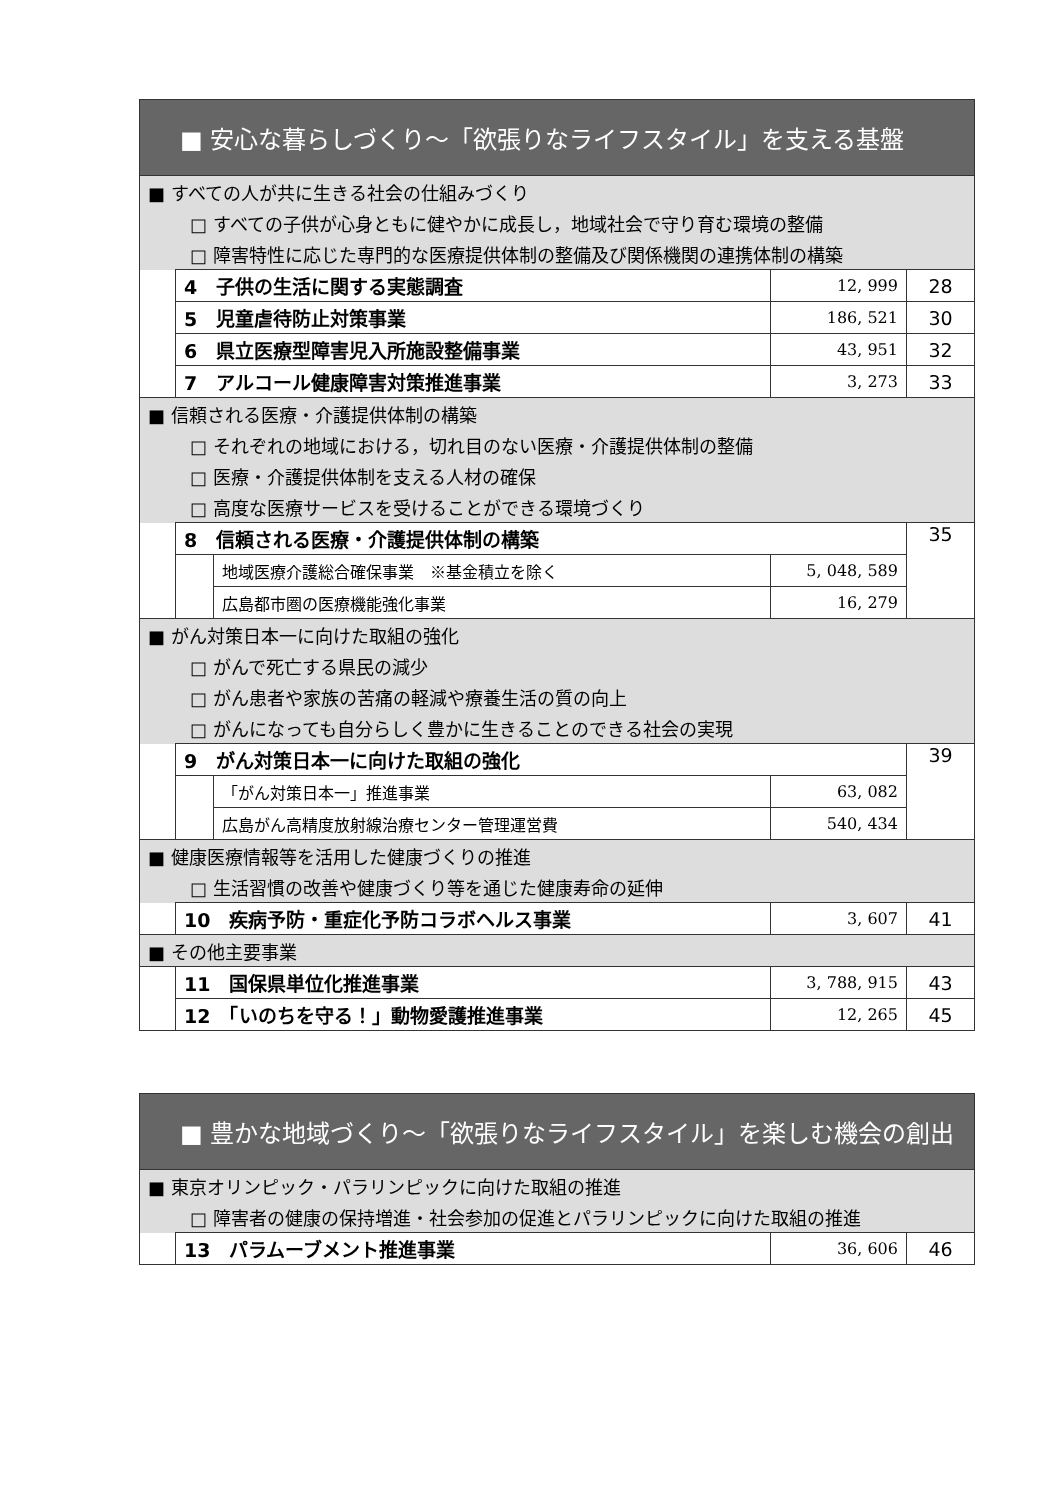| ■ 安心な暮らしづくり～「欲張りなライフスタイル」を支える基盤 | | | | |
| ■ すべての人が共に生きる社会の仕組みづくり | | | | |
| □ すべての子供が心身ともに健やかに成長し，地域社会で守り育む環境の整備 | | | | |
| □ 障害特性に応じた専門的な医療提供体制の整備及び関係機関の連携体制の構築 | | | | |
| | 4 子供の生活に関する実態調査 | | 12, 999 | 28 |
| | 5 児童虐待防止対策事業 | | 186, 521 | 30 |
| | 6 県立医療型障害児入所施設整備事業 | | 43, 951 | 32 |
| | 7 アルコール健康障害対策推進事業 | | 3, 273 | 33 |
| ■ 信頼される医療・介護提供体制の構築 | | | | |
| □ それぞれの地域における，切れ目のない医療・介護提供体制の整備 | | | | |
| □ 医療・介護提供体制を支える人材の確保 | | | | |
| □ 高度な医療サービスを受けることができる環境づくり | | | | |
| | 8 信頼される医療・介護提供体制の構築 | | | 35 |
| | | 地域医療介護総合確保事業 ※基金積立を除く | 5, 048, 589 | |
| | | 広島都市圏の医療機能強化事業 | 16, 279 | |
| ■ がん対策日本一に向けた取組の強化 | | | | |
| □ がんで死亡する県民の減少 | | | | |
| □ がん患者や家族の苦痛の軽減や療養生活の質の向上 | | | | |
| □ がんになっても自分らしく豊かに生きることのできる社会の実現 | | | | |
| | 9 がん対策日本一に向けた取組の強化 | | | 39 |
| | | 「がん対策日本一」推進事業 | 63, 082 | |
| | | 広島がん高精度放射線治療センター管理運営費 | 540, 434 | |
| ■ 健康医療情報等を活用した健康づくりの推進 | | | | |
| □ 生活習慣の改善や健康づくり等を通じた健康寿命の延伸 | | | | |
| | 10 疾病予防・重症化予防コラボヘルス事業 | | 3, 607 | 41 |
| ■ その他主要事業 | | | | |
| | 11 国保県単位化推進事業 | | 3, 788, 915 | 43 |
| | 12 「いのちを守る！」動物愛護推進事業 | | 12, 265 | 45 |
| ■ 豊かな地域づくり～「欲張りなライフスタイル」を楽しむ機会の創出 | | | |
| ■ 東京オリンピック・パラリンピックに向けた取組の推進 | | | |
| □ 障害者の健康の保持増進・社会参加の促進とパラリンピックに向けた取組の推進 | | | |
| | 13 パラムーブメント推進事業 | 36, 606 | 46 |